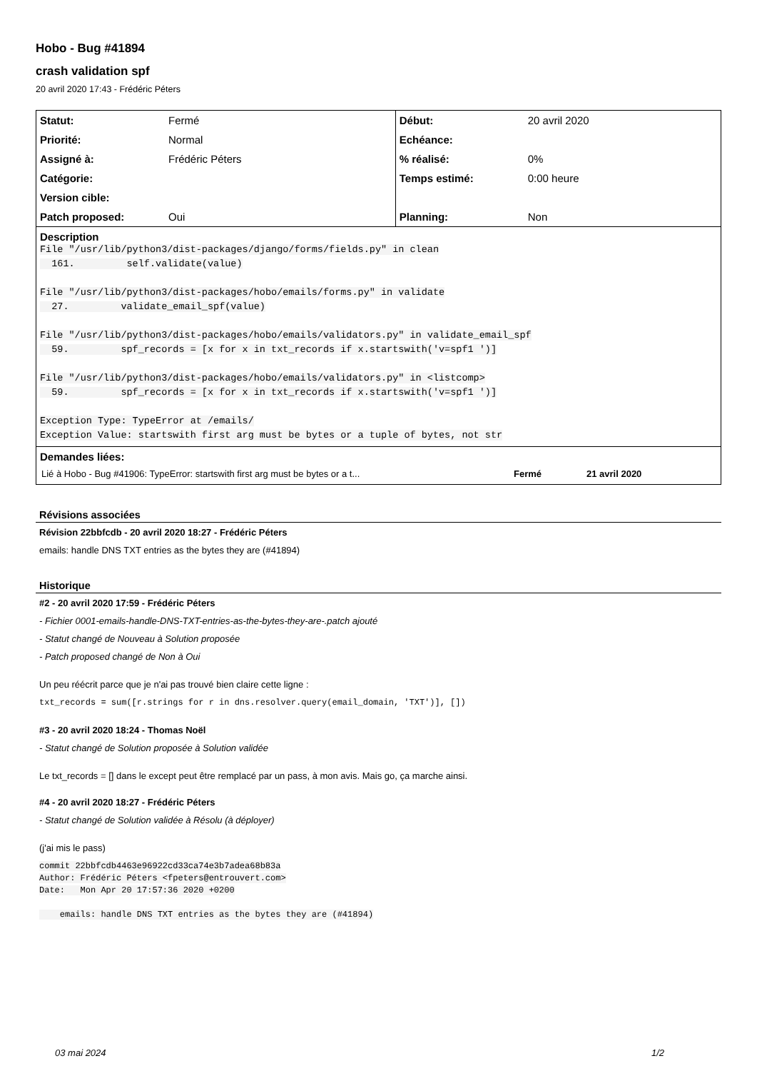Hobo - Bug #41894
crash validation spf
20 avril 2020 17:43 - Frédéric Péters
| Statut: | Fermé | Début: | 20 avril 2020 |
| Priorité: | Normal | Echéance: | |
| Assigné à: | Frédéric Péters | % réalisé: | 0% |
| Catégorie: | | Temps estimé: | 0:00 heure |
| Version cible: | | | |
| Patch proposed: | Oui | Planning: | Non |
| Description File "/usr/lib/python3/dist-packages/django/forms/fields.py" in clean 161. self.validate(value) File "/usr/lib/python3/dist-packages/hobo/emails/forms.py" in validate 27. validate_email_spf(value) File "/usr/lib/python3/dist-packages/hobo/emails/validators.py" in validate_email_spf 59. spf_records = [x for x in txt_records if x.startswith('v=spf1 ')] File "/usr/lib/python3/dist-packages/hobo/emails/validators.py" in <listcomp> 59. spf_records = [x for x in txt_records if x.startswith('v=spf1 ')] Exception Type: TypeError at /emails/ Exception Value: startswith first arg must be bytes or a tuple of bytes, not str | | | |
| Demandes liées: / Lié à Hobo - Bug #41906: TypeError: startswith first arg must be bytes or a t... / Fermé / 21 avril 2020 / | | | |
Révisions associées
Révision 22bbfcdb - 20 avril 2020 18:27 - Frédéric Péters
emails: handle DNS TXT entries as the bytes they are (#41894)
Historique
#2 - 20 avril 2020 17:59 - Frédéric Péters
- Fichier 0001-emails-handle-DNS-TXT-entries-as-the-bytes-they-are-.patch ajouté
- Statut changé de Nouveau à Solution proposée
- Patch proposed changé de Non à Oui
Un peu réécrit parce que je n'ai pas trouvé bien claire cette ligne :
txt_records = sum([r.strings for r in dns.resolver.query(email_domain, 'TXT')], [])
#3 - 20 avril 2020 18:24 - Thomas Noël
- Statut changé de Solution proposée à Solution validée
Le txt_records = [] dans le except peut être remplacé par un pass, à mon avis. Mais go, ça marche ainsi.
#4 - 20 avril 2020 18:27 - Frédéric Péters
- Statut changé de Solution validée à Résolu (à déployer)
(j'ai mis le pass)
commit 22bbfcdb4463e96922cd33ca74e3b7adea68b83a
Author: Frédéric Péters <fpeters@entrouvert.com>
Date:   Mon Apr 20 17:57:36 2020 +0200

    emails: handle DNS TXT entries as the bytes they are (#41894)
03 mai 2024 1/2